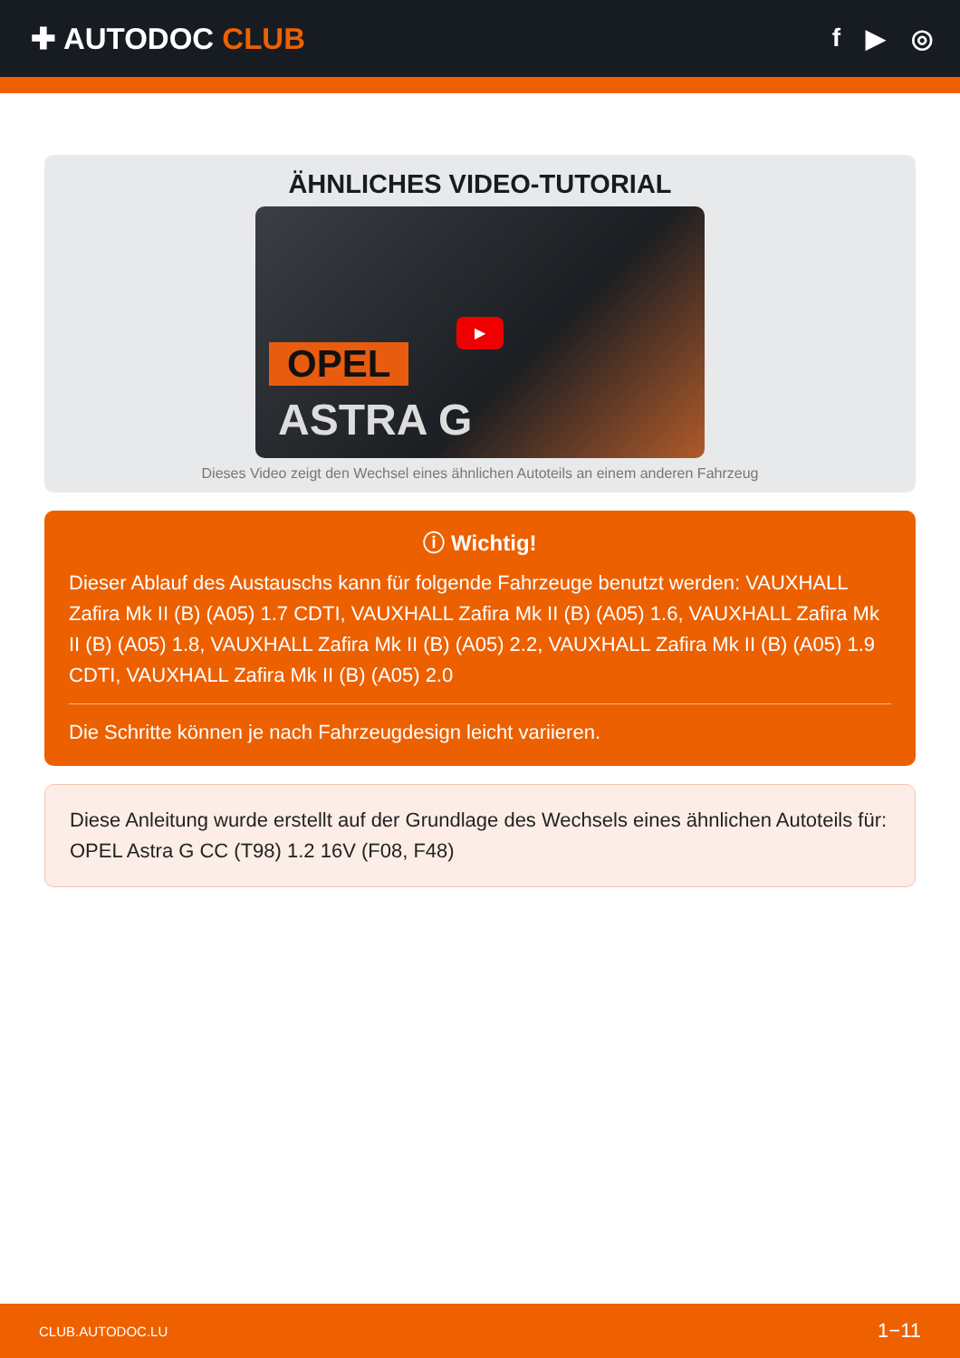✚ AUTODOC CLUB
f ▶ ◎
ÄHNLICHES VIDEO-TUTORIAL
OPEL
ASTRA G
▶
Dieses Video zeigt den Wechsel eines ähnlichen Autoteils an einem anderen Fahrzeug
ⓘ Wichtig!
Dieser Ablauf des Austauschs kann für folgende Fahrzeuge benutzt werden: VAUXHALL Zafira Mk II (B) (A05) 1.7 CDTI, VAUXHALL Zafira Mk II (B) (A05) 1.6, VAUXHALL Zafira Mk II (B) (A05) 1.8, VAUXHALL Zafira Mk II (B) (A05) 2.2, VAUXHALL Zafira Mk II (B) (A05) 1.9 CDTI, VAUXHALL Zafira Mk II (B) (A05) 2.0
Die Schritte können je nach Fahrzeugdesign leicht variieren.
Diese Anleitung wurde erstellt auf der Grundlage des Wechsels eines ähnlichen Autoteils für: OPEL Astra G CC (T98) 1.2 16V (F08, F48)
CLUB.AUTODOC.LU 1−11